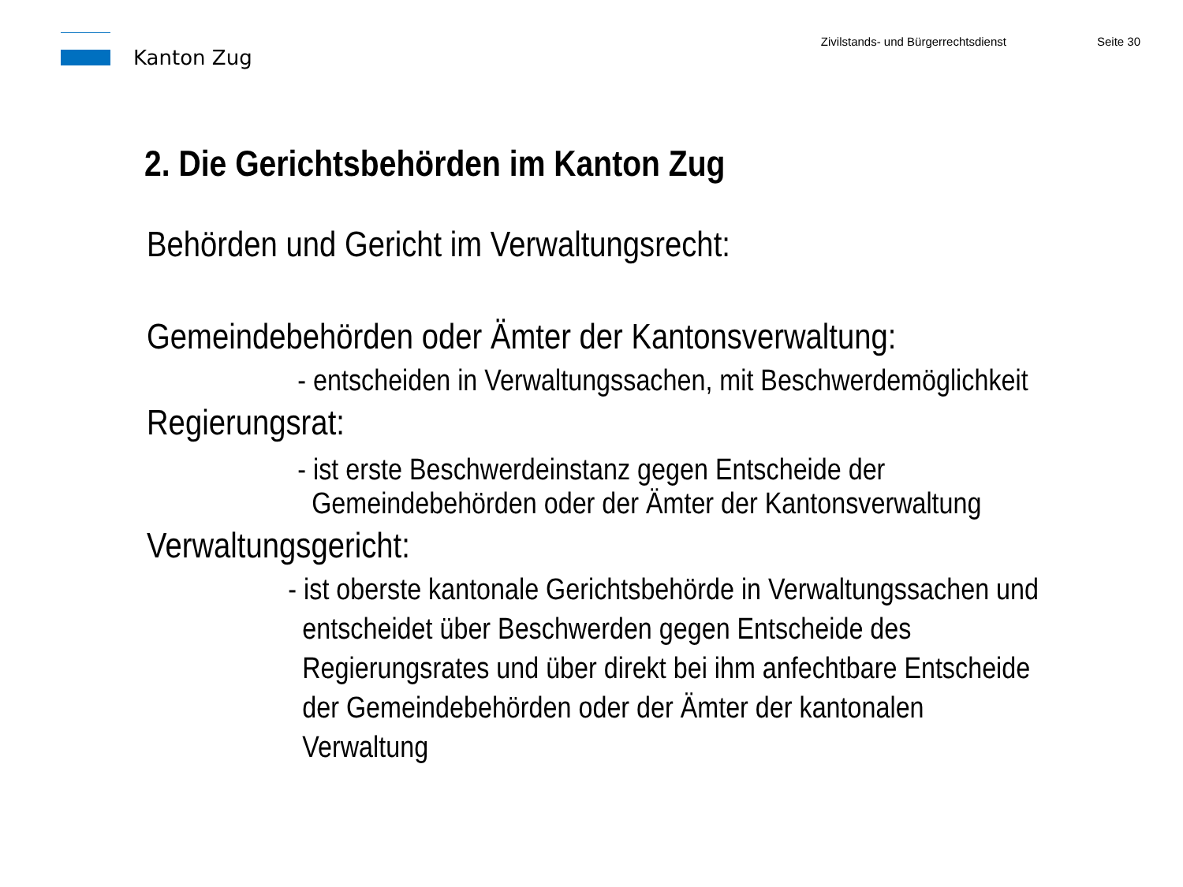Kanton Zug
Zivilstands- und Bürgerrechtsdienst
Seite 30
2. Die Gerichtsbehörden im Kanton Zug
Behörden und Gericht im Verwaltungsrecht:
Gemeindebehörden oder Ämter der Kantonsverwaltung:
- entscheiden in Verwaltungssachen, mit Beschwerdemöglichkeit
Regierungsrat:
- ist erste Beschwerdeinstanz gegen Entscheide der
Gemeindebehörden oder der Ämter der Kantonsverwaltung
Verwaltungsgericht:
- ist oberste kantonale Gerichtsbehörde in Verwaltungssachen und
entscheidet über Beschwerden gegen Entscheide des
Regierungsrates und über direkt bei ihm anfechtbare Entscheide
der Gemeindebehörden oder der Ämter der kantonalen
Verwaltung